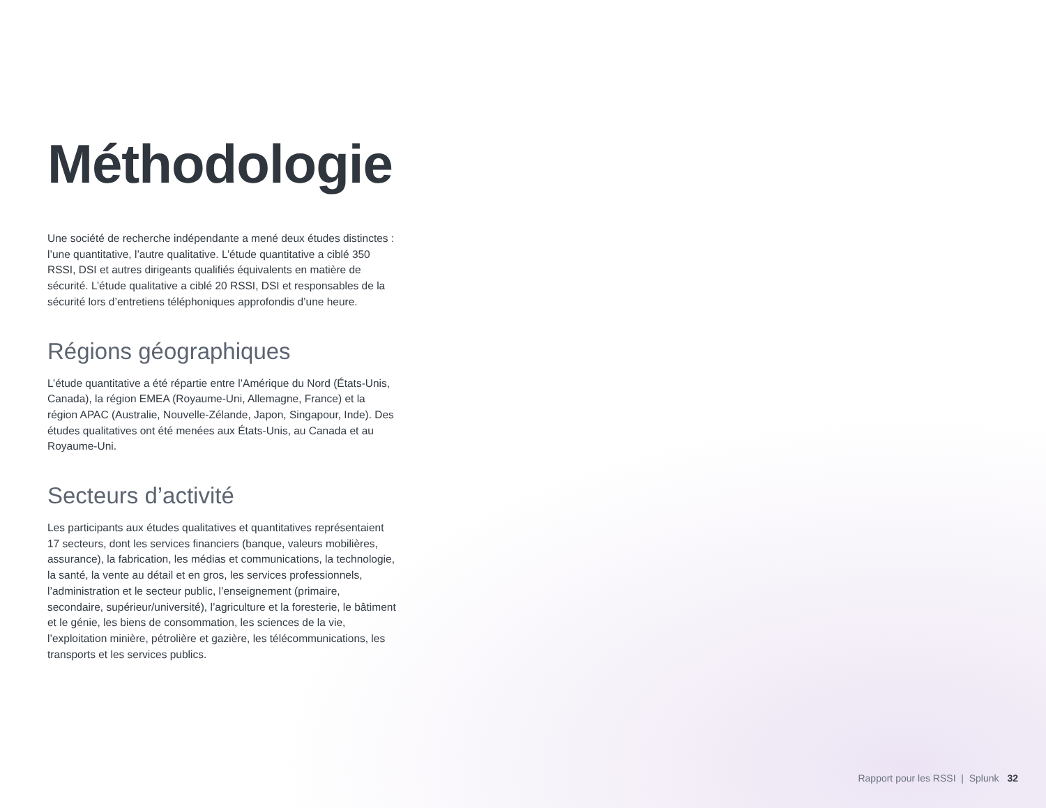Méthodologie
Une société de recherche indépendante a mené deux études distinctes : l’une quantitative, l’autre qualitative. L’étude quantitative a ciblé 350 RSSI, DSI et autres dirigeants qualifiés équivalents en matière de sécurité. L’étude qualitative a ciblé 20 RSSI, DSI et responsables de la sécurité lors d’entretiens téléphoniques approfondis d’une heure.
Régions géographiques
L’étude quantitative a été répartie entre l’Amérique du Nord (États-Unis, Canada), la région EMEA (Royaume-Uni, Allemagne, France) et la région APAC (Australie, Nouvelle-Zélande, Japon, Singapour, Inde). Des études qualitatives ont été menées aux États-Unis, au Canada et au Royaume-Uni.
Secteurs d’activité
Les participants aux études qualitatives et quantitatives représentaient 17 secteurs, dont les services financiers (banque, valeurs mobilières, assurance), la fabrication, les médias et communications, la technologie, la santé, la vente au détail et en gros, les services professionnels, l’administration et le secteur public, l’enseignement (primaire, secondaire, supérieur/université), l’agriculture et la foresterie, le bâtiment et le génie, les biens de consommation, les sciences de la vie, l’exploitation minière, pétrolière et gazière, les télécommunications, les transports et les services publics.
Rapport pour les RSSI | Splunk 32